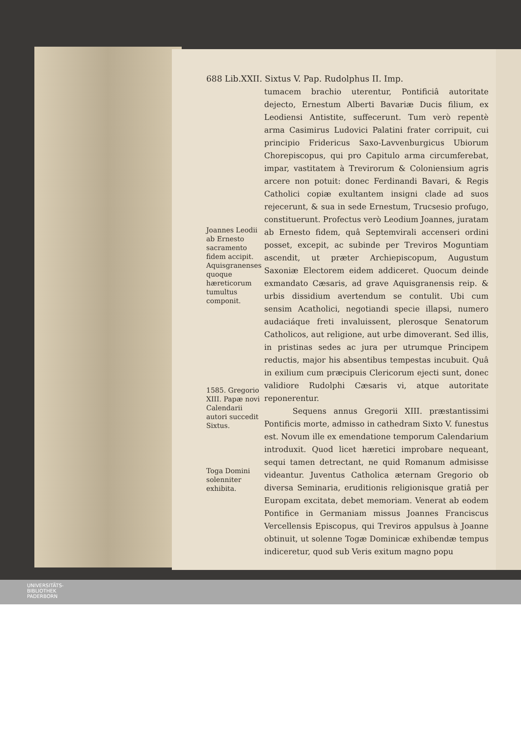688 Lib.XXII. Sixtus V. Pap. Rudolphus II. Imp.
Joannes Leodii ab Ernesto sacramento fidem accipit. Aquisgranenses quoque hæreticorum tumultus componit.
1585. Gregorio XIII. Papæ novi Calendarii autori succedit Sixtus.
Toga Domini solenniter exhibita.
tumacem brachio uterentur, Pontificiâ autoritate dejecto, Ernestum Alberti Bavariæ Ducis filium, ex Leodiensi Antistite, suffecerunt. Tum verò repentè arma Casimirus Ludovici Palatini frater corripuit, cui principio Fridericus Saxo-Lavvenburgicus Ubiorum Chorepiscopus, qui pro Capitulo arma circumferebat, impar, vastitatem à Trevirorum & Coloniensium agris arcere non potuit: donec Ferdinandi Bavari, & Regis Catholici copiæ exultantem insigni clade ad suos rejecerunt, & sua in sede Ernestum, Trucsesio profugo, constituerunt. Profectus verò Leodium Joannes, juratam ab Ernesto fidem, quâ Septemvirali accenseri ordini posset, excepit, ac subinde per Treviros Moguntiam ascendit, ut præter Archiepiscopum, Augustum Saxoniæ Electorem eidem addiceret. Quocum deinde exmandato Cæsaris, ad grave Aquisgranensis reip. & urbis dissidium avertendum se contulit. Ubi cum sensim Acatholici, negotiandi specie illapsi, numero audaciáque freti invaluissent, plerosque Senatorum Catholicos, aut religione, aut urbe dimoverant. Sed illis, in pristinas sedes ac jura per utrumque Principem reductis, major his absentibus tempestas incubuit. Quâ in exilium cum præcipuis Clericorum ejecti sunt, donec validiore Rudolphi Cæsaris vi, atque autoritate reponerentur.
Sequens annus Gregorii XIII. præstantissimi Pontificis morte, admisso in cathedram Sixto V. funestus est. Novum ille ex emendatione temporum Calendarium introduxit. Quod licet hæretici improbare nequeant, sequi tamen detrectant, ne quid Romanum admisisse videantur. Juventus Catholica æternam Gregorio ob diversa Seminaria, eruditionis religionisque gratiâ per Europam excitata, debet memoriam. Venerat ab eodem Pontifice in Germaniam missus Joannes Franciscus Vercellensis Episcopus, qui Treviros appulsus à Joanne obtinuit, ut solenne Togæ Dominicæ exhibendæ tempus indiceretur, quod sub Veris exitum magno popu
UNIVERSITÄTS-
BIBLIOTHEK
PADERBORN